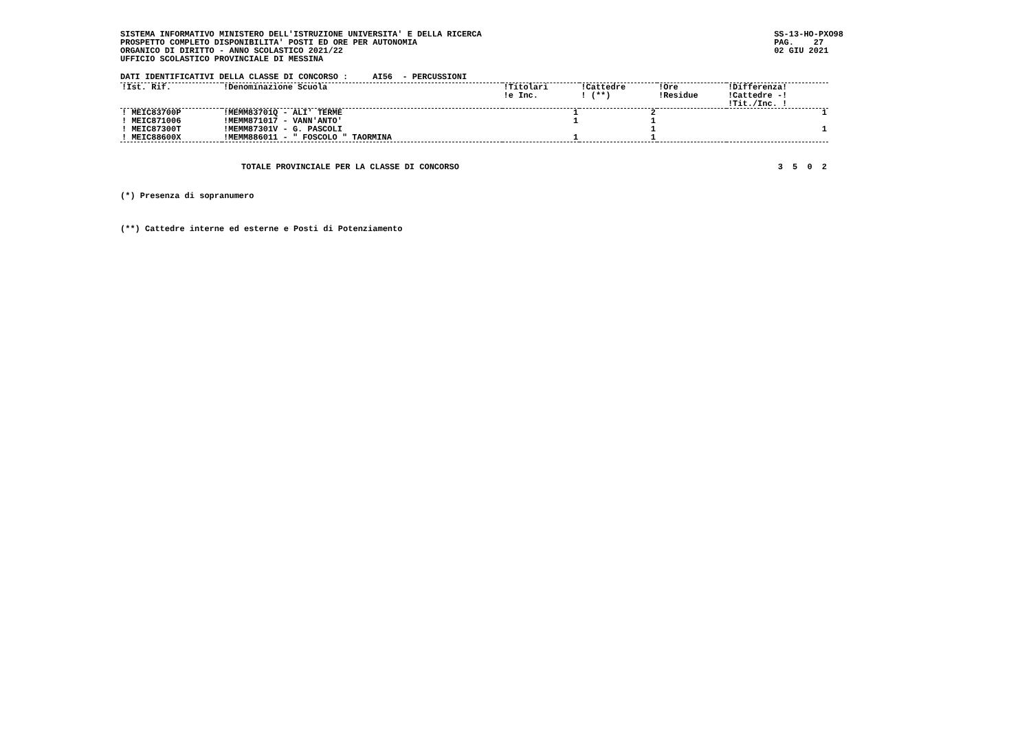SISTEMA INFORMATIVO MINISTERO DELL'ISTRUZIONE UNIVERSITA' E DELLA RICERCA
PROSPETTO COMPLETO DISPONIBILITA' POSTI ED ORE PER AUTONOMIA
ORGANICO DI DIRITTO - ANNO SCOLASTICO 2021/22
UFFICIO SCOLASTICO PROVINCIALE DI MESSINA
SS-13-HO-PXO98
PAG.    27
02 GIU 2021
DATI IDENTIFICATIVI DELLA CLASSE DI CONCORSO :     AI56  - PERCUSSIONI
| !Ist. Rif. | !Denominazione Scuola | !Titolari !e Inc. | !Cattedre ! (**) | !Ore !Residue | !Differenza! !Cattedre -! !Tit./Inc. ! |
| --- | --- | --- | --- | --- | --- |
| ! MEIC83700P | !MEMM83701Q - ALI' TERME | 1 | 2 | | 1 |
| ! MEIC871006 | !MEMM871017 - VANN'ANTO' | 1 | 1 | | |
| ! MEIC87300T | !MEMM87301V - G. PASCOLI | | 1 | | 1 |
| ! MEIC88600X | !MEMM886011 - " FOSCOLO " TAORMINA | 1 | 1 | | |
| TOTALE PROVINCIALE PER LA CLASSE DI CONCORSO | 3 | 5 | 0 | 2 |
(*) Presenza di sopranumero
(**) Cattedre interne ed esterne e Posti di Potenziamento